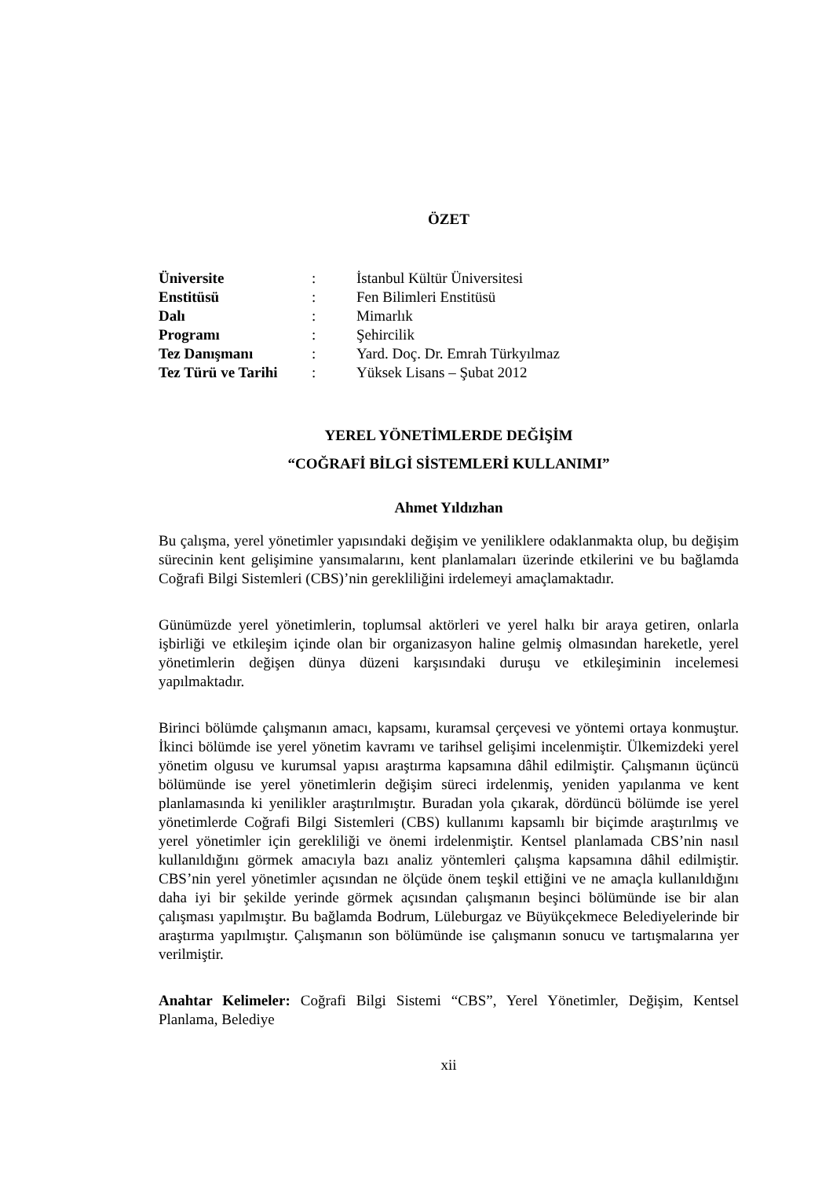ÖZET
| Üniversite | : | İstanbul Kültür Üniversitesi |
| Enstitüsü | : | Fen Bilimleri Enstitüsü |
| Dalı | : | Mimarlık |
| Programı | : | Şehircilik |
| Tez Danışmanı | : | Yard. Doç. Dr. Emrah Türkyılmaz |
| Tez Türü ve Tarihi | : | Yüksek Lisans – Şubat 2012 |
YEREL YÖNETİMLERDE DEĞİŞİM
“COĞRAFİ BİLGİ SİSTEMLERİ KULLANIMI”
Ahmet Yıldızhan
Bu çalışma, yerel yönetimler yapısındaki değişim ve yeniliklere odaklanmakta olup, bu değişim sürecinin kent gelişimine yansımalarını, kent planlamaları üzerinde etkilerini ve bu bağlamda Coğrafi Bilgi Sistemleri (CBS)’nin gerekliliğini irdelemeyi amaçlamaktadır.
Günümüzde yerel yönetimlerin, toplumsal aktörleri ve yerel halkı bir araya getiren, onlarla işbirliği ve etkileşim içinde olan bir organizasyon haline gelmiş olmasından hareketle, yerel yönetimlerin değişen dünya düzeni karşısındaki duruşu ve etkileşiminin incelemesi yapılmaktadır.
Birinci bölümde çalışmanın amacı, kapsamı, kuramsal çerçevesi ve yöntemi ortaya konmuştur. İkinci bölümde ise yerel yönetim kavramı ve tarihsel gelişimi incelenmiştir. Ülkemizdeki yerel yönetim olgusu ve kurumsal yapısı araştırma kapsamına dâhil edilmiştir. Çalışmanın üçüncü bölümünde ise yerel yönetimlerin değişim süreci irdelenmiş, yeniden yapılanma ve kent planlamasında ki yenilikler araştırılmıştır. Buradan yola çıkarak, dördüncü bölümde ise yerel yönetimlerde Coğrafi Bilgi Sistemleri (CBS) kullanımı kapsamlı bir biçimde araştırılmış ve yerel yönetimler için gerekliliği ve önemi irdelenmiştir. Kentsel planlamada CBS’nin nasıl kullanıldığını görmek amacıyla bazı analiz yöntemleri çalışma kapsamına dâhil edilmiştir. CBS’nin yerel yönetimler açısından ne ölçüde önem teşkil ettiğini ve ne amaçla kullanıldığını daha iyi bir şekilde yerinde görmek açısından çalışmanın beşinci bölümünde ise bir alan çalışması yapılmıştır. Bu bağlamda Bodrum, Lüleburgaz ve Büyükçekmece Belediyelerinde bir araştırma yapılmıştır. Çalışmanın son bölümünde ise çalışmanın sonucu ve tartışmalarına yer verilmiştir.
Anahtar Kelimeler: Coğrafi Bilgi Sistemi “CBS”, Yerel Yönetimler, Değişim, Kentsel Planlama, Belediye
xii